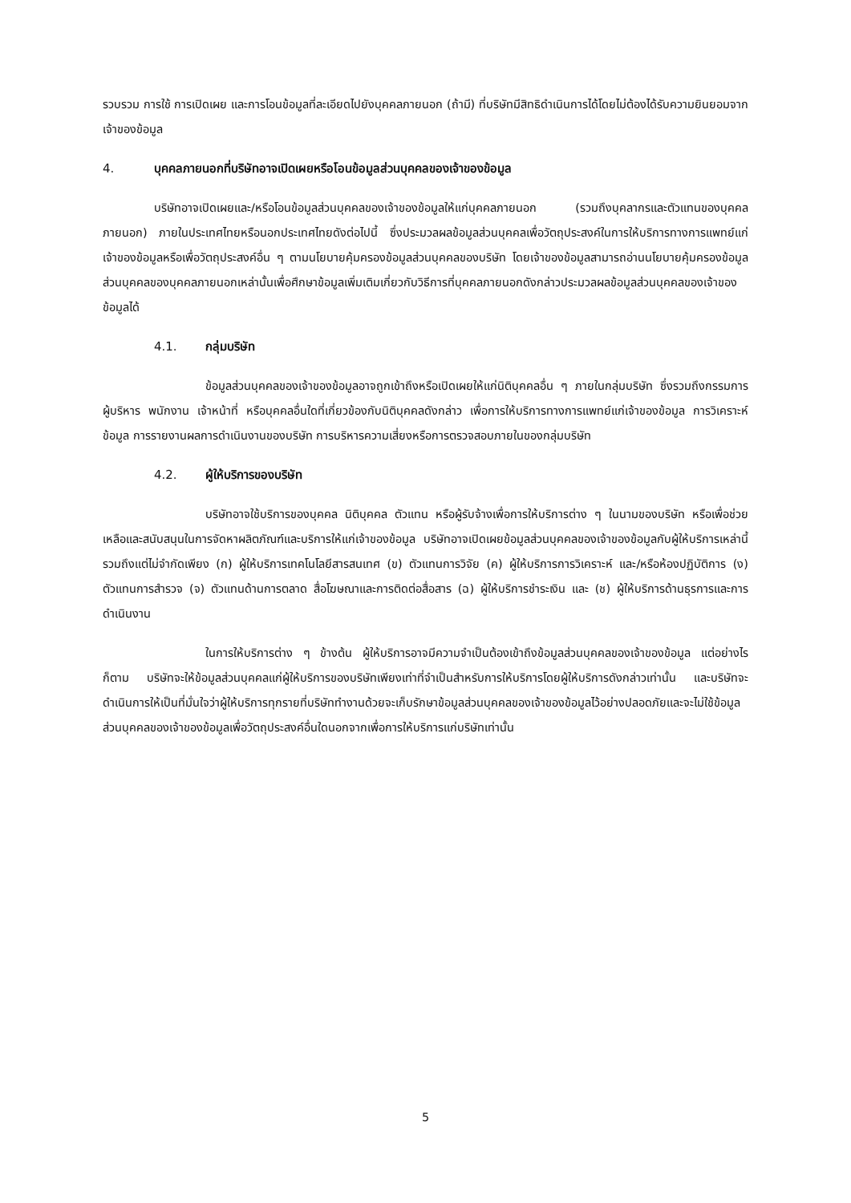รวบรวม การใช้ การเปิดเผย และการโอนข้อมูลที่ละเอียดไปยังบุคคลภายนอก (ถ้ามี) ที่บริษัทมีสิทธิดำเนินการได้โดยไม่ต้องได้รับความยินยอมจากเจ้าของข้อมูล
4. บุคคลภายนอกที่บริษัทอาจเปิดเผยหรือโอนข้อมูลส่วนบุคคลของเจ้าของข้อมูล
บริษัทอาจเปิดเผยและ/หรือโอนข้อมูลส่วนบุคคลของเจ้าของข้อมูลให้แก่บุคคลภายนอก (รวมถึงบุคลากรและตัวแทนของบุคคลภายนอก) ภายในประเทศไทยหรือนอกประเทศไทยดังต่อไปนี้ ซึ่งประมวลผลข้อมูลส่วนบุคคลเพื่อวัตถุประสงค์ในการให้บริการทางการแพทย์แก่เจ้าของข้อมูลหรือเพื่อวัตถุประสงค์อื่น ๆ ตามนโยบายคุ้มครองข้อมูลส่วนบุคคลของบริษัท โดยเจ้าของข้อมูลสามารถอ่านนโยบายคุ้มครองข้อมูลส่วนบุคคลของบุคคลภายนอกเหล่านั้นเพื่อศึกษาข้อมูลเพิ่มเติมเกี่ยวกับวิธีการที่บุคคลภายนอกดังกล่าวประมวลผลข้อมูลส่วนบุคคลของเจ้าของข้อมูลได้
4.1. กลุ่มบริษัท
ข้อมูลส่วนบุคคลของเจ้าของข้อมูลอาจถูกเข้าถึงหรือเปิดเผยให้แก่นิติบุคคลอื่น ๆ ภายในกลุ่มบริษัท ซึ่งรวมถึงกรรมการ ผู้บริหาร พนักงาน เจ้าหน้าที่ หรือบุคคลอื่นใดที่เกี่ยวข้องกับนิติบุคคลดังกล่าว เพื่อการให้บริการทางการแพทย์แก่เจ้าของข้อมูล การวิเคราะห์ข้อมูล การรายงานผลการดำเนินงานของบริษัท การบริหารความเสี่ยงหรือการตรวจสอบภายในของกลุ่มบริษัท
4.2. ผู้ให้บริการของบริษัท
บริษัทอาจใช้บริการของบุคคล นิติบุคคล ตัวแทน หรือผู้รับจ้างเพื่อการให้บริการต่าง ๆ ในนามของบริษัท หรือเพื่อช่วยเหลือและสนับสนุนในการจัดหาผลิตภัณฑ์และบริการให้แก่เจ้าของข้อมูล บริษัทอาจเปิดเผยข้อมูลส่วนบุคคลของเจ้าของข้อมูลกับผู้ให้บริการเหล่านี้ รวมถึงแต่ไม่จำกัดเพียง (ก) ผู้ให้บริการเทคโนโลยีสารสนเทศ (ข) ตัวแทนการวิจัย (ค) ผู้ให้บริการการวิเคราะห์ และ/หรือห้องปฏิบัติการ (ง) ตัวแทนการสำรวจ (จ) ตัวแทนด้านการตลาด สื่อโฆษณาและการติดต่อสื่อสาร (ฉ) ผู้ให้บริการชำระเงิน และ (ช) ผู้ให้บริการด้านธุรการและการดำเนินงาน
ในการให้บริการต่าง ๆ ข้างต้น ผู้ให้บริการอาจมีความจำเป็นต้องเข้าถึงข้อมูลส่วนบุคคลของเจ้าของข้อมูล แต่อย่างไรก็ตาม บริษัทจะให้ข้อมูลส่วนบุคคลแก่ผู้ให้บริการของบริษัทเพียงเท่าที่จำเป็นสำหรับการให้บริการโดยผู้ให้บริการดังกล่าวเท่านั้น และบริษัทจะดำเนินการให้เป็นที่มั่นใจว่าผู้ให้บริการทุกรายที่บริษัททำงานด้วยจะเก็บรักษาข้อมูลส่วนบุคคลของเจ้าของข้อมูลไว้อย่างปลอดภัยและจะไม่ใช้ข้อมูลส่วนบุคคลของเจ้าของข้อมูลเพื่อวัตถุประสงค์อื่นใดนอกจากเพื่อการให้บริการแก่บริษัทเท่านั้น
5